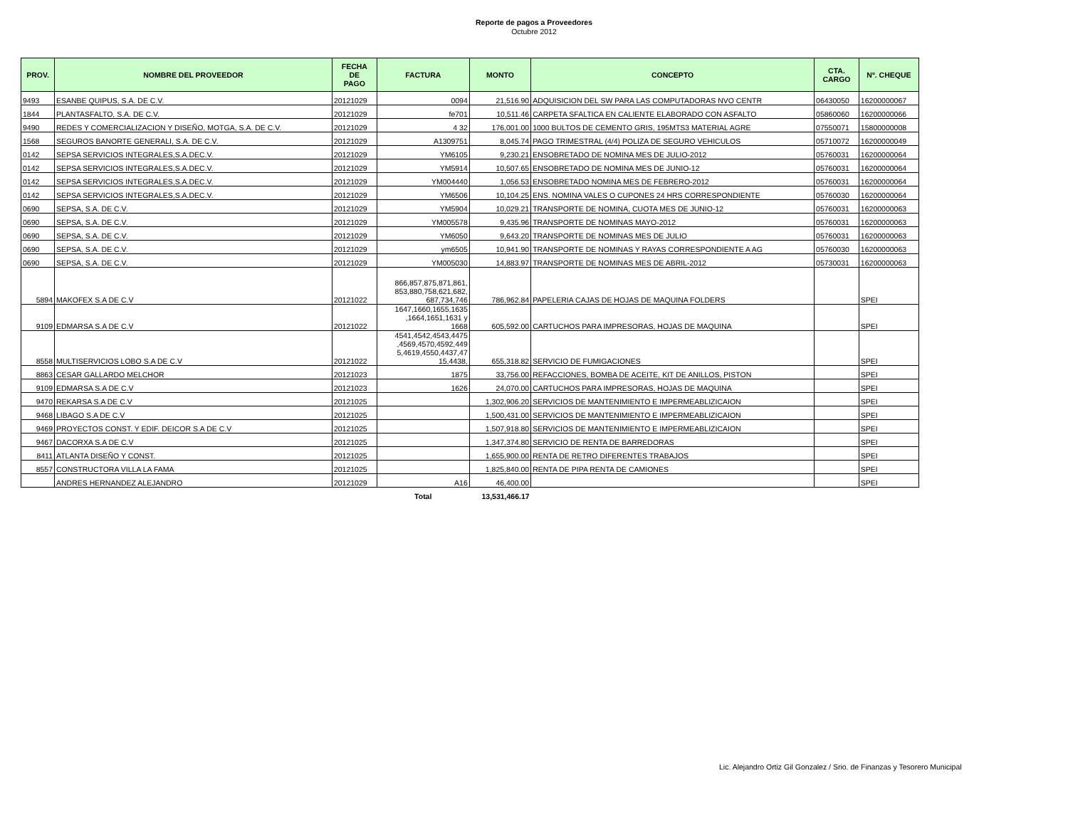Reporte de pagos a Proveedores
Octubre 2012
| PROV. | NOMBRE DEL PROVEEDOR | FECHA DE PAGO | FACTURA | MONTO | CONCEPTO | CTA. CARGO | Nº. CHEQUE |
| --- | --- | --- | --- | --- | --- | --- | --- |
| 9493 | ESANBE QUIPUS, S.A. DE C.V. | 20121029 | 0094 | 21,516.90 | ADQUISICION DEL SW PARA LAS COMPUTADORAS NVO CENTR | 06430050 | 16200000067 |
| 1844 | PLANTASFALTO, S.A. DE C.V. | 20121029 | fe701 | 10,511.46 | CARPETA SFALTICA EN CALIENTE ELABORADO CON ASFALTO | 05860060 | 16200000066 |
| 9490 | REDES Y COMERCIALIZACION Y DISEÑO, MOTGA, S.A. DE C.V. | 20121029 | 4 32 | 176,001.00 | 1000 BULTOS DE CEMENTO GRIS, 195MTS3 MATERIAL AGRE | 07550071 | 15800000008 |
| 1568 | SEGUROS BANORTE GENERALI, S.A. DE C.V. | 20121029 | A1309751 | 8,045.74 | PAGO TRIMESTRAL (4/4) POLIZA DE SEGURO VEHICULOS | 05710072 | 16200000049 |
| 0142 | SEPSA SERVICIOS INTEGRALES,S.A.DEC.V. | 20121029 | YM6105 | 9,230.21 | ENSOBRETADO DE NOMINA MES DE JULIO-2012 | 05760031 | 16200000064 |
| 0142 | SEPSA SERVICIOS INTEGRALES,S.A.DEC.V. | 20121029 | YM5914 | 10,507.65 | ENSOBRETADO DE NOMINA MES DE JUNIO-12 | 05760031 | 16200000064 |
| 0142 | SEPSA SERVICIOS INTEGRALES,S.A.DEC.V. | 20121029 | YM004440 | 1,056.53 | ENSOBRETADO NOMINA MES DE FEBRERO-2012 | 05760031 | 16200000064 |
| 0142 | SEPSA SERVICIOS INTEGRALES,S.A.DEC.V. | 20121029 | YM6506 | 10,104.25 | ENS. NOMINA VALES O CUPONES 24 HRS CORRESPONDIENTE | 05760030 | 16200000064 |
| 0690 | SEPSA, S.A. DE C.V. | 20121029 | YM5904 | 10,029.21 | TRANSPORTE DE NOMINA, CUOTA MES DE JUNIO-12 | 05760031 | 16200000063 |
| 0690 | SEPSA, S.A. DE C.V. | 20121029 | YM005578 | 9,435.96 | TRANSPORTE DE NOMINAS MAYO-2012 | 05760031 | 16200000063 |
| 0690 | SEPSA, S.A. DE C.V. | 20121029 | YM6050 | 9,643.20 | TRANSPORTE DE NOMINAS MES DE JULIO | 05760031 | 16200000063 |
| 0690 | SEPSA, S.A. DE C.V. | 20121029 | ym6505 | 10,941.90 | TRANSPORTE DE NOMINAS Y RAYAS CORRESPONDIENTE A AG | 05760030 | 16200000063 |
| 0690 | SEPSA, S.A. DE C.V. | 20121029 | YM005030 | 14,883.97 | TRANSPORTE DE NOMINAS MES DE ABRIL-2012 | 05730031 | 16200000063 |
| 5894 | MAKOFEX S.A DE C.V | 20121022 | 866,857,875,871,861, 853,880,758,621,682, 687,734,746 | 786,962.84 | PAPELERIA CAJAS DE HOJAS DE MAQUINA FOLDERS | | SPEI |
| 9109 | EDMARSA S.A DE C.V | 20121022 | 1647,1660,1655,1635 ,1664,1651,1631 y 1668 | 605,592.00 | CARTUCHOS PARA IMPRESORAS, HOJAS DE MAQUINA | | SPEI |
| 8558 | MULTISERVICIOS LOBO S.A DE C.V | 20121022 | 4541,4542,4543,4475 ,4569,4570,4592,449 5,4619,4550,4437,47 15,4438, | 655,318.82 | SERVICIO DE FUMIGACIONES | | SPEI |
| 8863 | CESAR GALLARDO MELCHOR | 20121023 | 1875 | 33,756.00 | REFACCIONES, BOMBA DE ACEITE, KIT DE ANILLOS, PISTON | | SPEI |
| 9109 | EDMARSA S.A DE C.V | 20121023 | 1626 | 24,070.00 | CARTUCHOS PARA IMPRESORAS, HOJAS DE MAQUINA | | SPEI |
| 9470 | REKARSA S.A DE C.V | 20121025 | | 1,302,906.20 | SERVICIOS DE MANTENIMIENTO E IMPERMEABLIZICAION | | SPEI |
| 9468 | LIBAGO S.A DE C.V | 20121025 | | 1,500,431.00 | SERVICIOS DE MANTENIMIENTO E IMPERMEABLIZICAION | | SPEI |
| 9469 | PROYECTOS CONST. Y EDIF. DEICOR S.A DE C.V | 20121025 | | 1,507,918.80 | SERVICIOS DE MANTENIMIENTO E IMPERMEABLIZICAION | | SPEI |
| 9467 | DACORXA S.A DE C.V | 20121025 | | 1,347,374.80 | SERVICIO DE RENTA DE BARREDORAS | | SPEI |
| 8411 | ATLANTA DISEÑO Y CONST. | 20121025 | | 1,655,900.00 | RENTA DE RETRO DIFERENTES TRABAJOS | | SPEI |
| 8557 | CONSTRUCTORA VILLA LA FAMA | 20121025 | | 1,825,840.00 | RENTA DE PIPA RENTA DE CAMIONES | | SPEI |
| | ANDRES HERNANDEZ ALEJANDRO | 20121029 | A16 | 46,400.00 | | | SPEI |
| | | | Total | 13,531,466.17 | | | |
Lic. Alejandro Ortiz Gil Gonzalez / Srio. de Finanzas y Tesorero Municipal